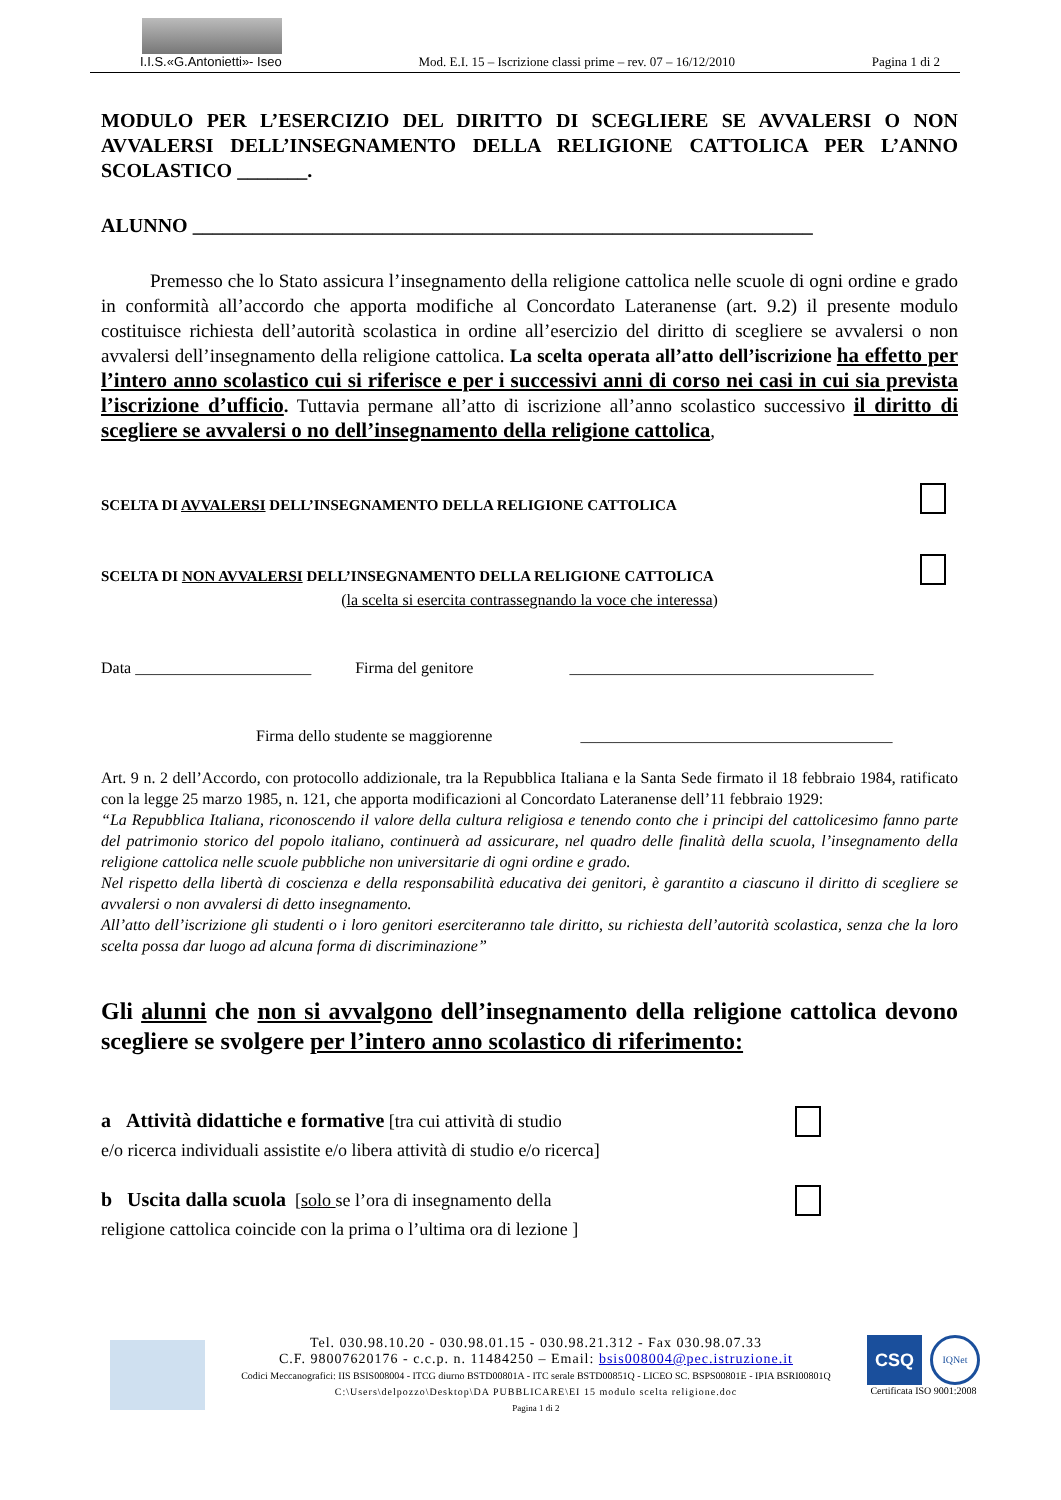I.I.S.«G.Antonietti»- Iseo Mod. E.I. 15 – Iscrizione classi prime – rev. 07 – 16/12/2010 Pagina 1 di 2
MODULO PER L’ESERCIZIO DEL DIRITTO DI SCEGLIERE SE AVVALERSI O NON AVVALERSI DELL’INSEGNAMENTO DELLA RELIGIONE CATTOLICA PER L’ANNO SCOLASTICO _______.
ALUNNO ______________________________________________________________
Premesso che lo Stato assicura l’insegnamento della religione cattolica nelle scuole di ogni ordine e grado in conformità all’accordo che apporta modifiche al Concordato Lateranense (art. 9.2) il presente modulo costituisce richiesta dell’autorità scolastica in ordine all’esercizio del diritto di scegliere se avvalersi o non avvalersi dell’insegnamento della religione cattolica. La scelta operata all’atto dell’iscrizione ha effetto per l’intero anno scolastico cui si riferisce e per i successivi anni di corso nei casi in cui sia prevista l’iscrizione d’ufficio. Tuttavia permane all’atto di iscrizione all’anno scolastico successivo il diritto di scegliere se avvalersi o no dell’insegnamento della religione cattolica,
SCELTA DI AVVALERSI DELL’INSEGNAMENTO DELLA RELIGIONE CATTOLICA
SCELTA DI NON AVVALERSI DELL’INSEGNAMENTO DELLA RELIGIONE CATTOLICA
(la scelta si esercita contrassegnando la voce che interessa)
Data ______________________ Firma del genitore ______________________________________
Firma dello studente se maggiorenne _______________________________________
Art. 9 n. 2 dell’Accordo, con protocollo addizionale, tra la Repubblica Italiana e la Santa Sede firmato il 18 febbraio 1984, ratificato con la legge 25 marzo 1985, n. 121, che apporta modificazioni al Concordato Lateranense dell’11 febbraio 1929:
“La Repubblica Italiana, riconoscendo il valore della cultura religiosa e tenendo conto che i principi del cattolicesimo fanno parte del patrimonio storico del popolo italiano, continuerà ad assicurare, nel quadro delle finalità della scuola, l’insegnamento della religione cattolica nelle scuole pubbliche non universitarie di ogni ordine e grado.
Nel rispetto della libertà di coscienza e della responsabilità educativa dei genitori, è garantito a ciascuno il diritto di scegliere se avvalersi o non avvalersi di detto insegnamento.
All’atto dell’iscrizione gli studenti o i loro genitori eserciteranno tale diritto, su richiesta dell’autorità scolastica, senza che la loro scelta possa dar luogo ad alcuna forma di discriminazione”
Gli alunni che non si avvalgono dell’insegnamento della religione cattolica devono scegliere se svolgere per l’intero anno scolastico di riferimento:
a Attività didattiche e formative [tra cui attività di studio
e/o ricerca individuali assistite e/o libera attività di studio e/o ricerca]
b Uscita dalla scuola [solo se l’ora di insegnamento della
religione cattolica coincide con la prima o l’ultima ora di lezione ]
Tel. 030.98.10.20 - 030.98.01.15 - 030.98.21.312 - Fax 030.98.07.33
C.F. 98007620176 - c.c.p. n. 11484250 – Email: bsis008004@pec.istruzione.it
Codici Meccanografici: IIS BSIS008004 - ITCG diurno BSTD00801A - ITC serale BSTD00851Q - LICEO SC. BSPS00801E - IPIA BSRI00801Q
C:\Users\delpozzo\Desktop\DA PUBBLICARE\EI 15 modulo scelta religione.doc
Pagina 1 di 2
CSQ
IQNet
Certificata ISO 9001:2008